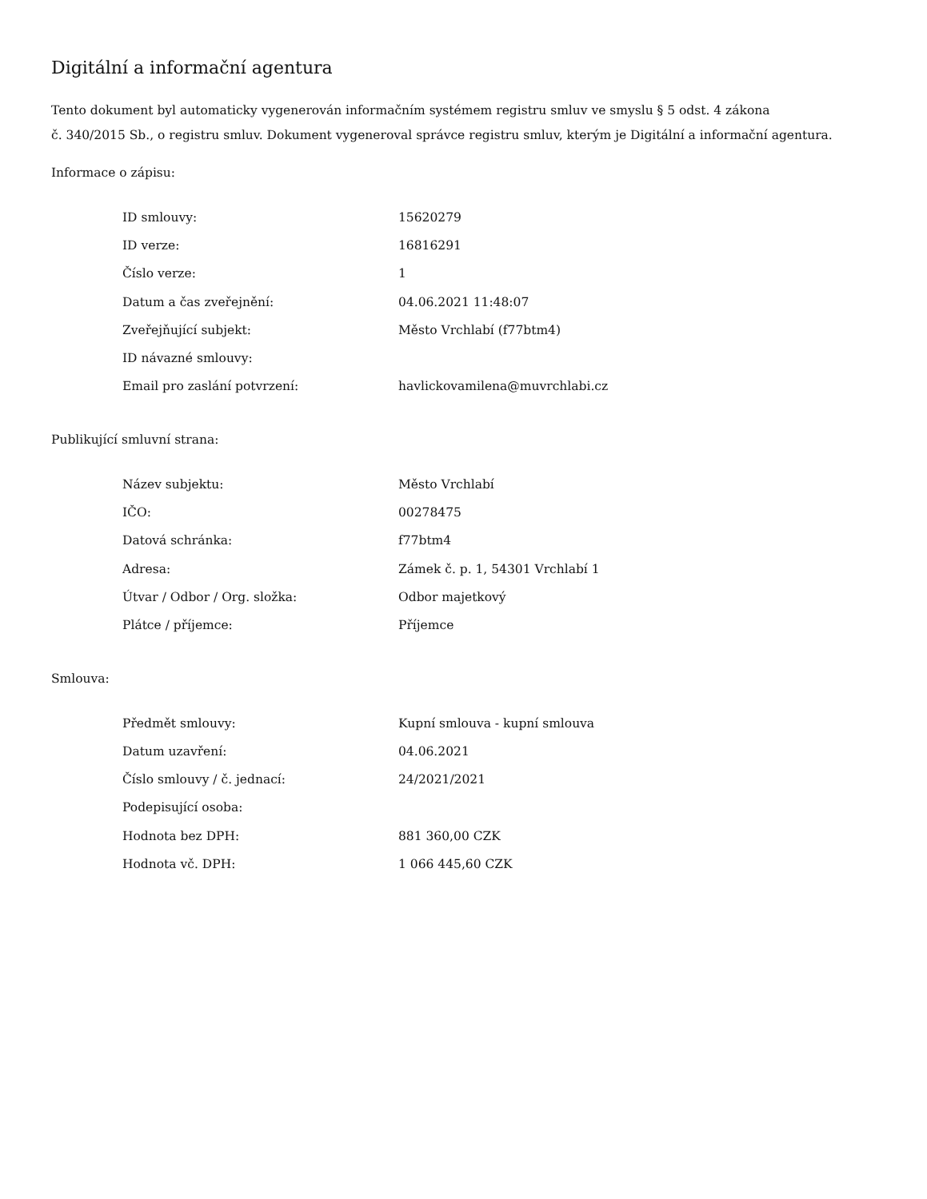Digitální a informační agentura
Tento dokument byl automaticky vygenerován informačním systémem registru smluv ve smyslu § 5 odst. 4 zákona
č. 340/2015 Sb., o registru smluv. Dokument vygeneroval správce registru smluv, kterým je Digitální a informační agentura.
Informace o zápisu:
| ID smlouvy: | 15620279 |
| ID verze: | 16816291 |
| Číslo verze: | 1 |
| Datum a čas zveřejnění: | 04.06.2021 11:48:07 |
| Zveřejňující subjekt: | Město Vrchlabí (f77btm4) |
| ID návazné smlouvy: | |
| Email pro zaslání potvrzení: | havlickovamilena@muvrchlabi.cz |
Publikující smluvní strana:
| Název subjektu: | Město Vrchlabí |
| IČO: | 00278475 |
| Datová schránka: | f77btm4 |
| Adresa: | Zámek č. p. 1, 54301 Vrchlabí 1 |
| Útvar / Odbor / Org. složka: | Odbor majetkový |
| Plátce / příjemce: | Příjemce |
Smlouva:
| Předmět smlouvy: | Kupní smlouva - kupní smlouva |
| Datum uzavření: | 04.06.2021 |
| Číslo smlouvy / č. jednací: | 24/2021/2021 |
| Podepisující osoba: | |
| Hodnota bez DPH: | 881 360,00 CZK |
| Hodnota vč. DPH: | 1 066 445,60 CZK |